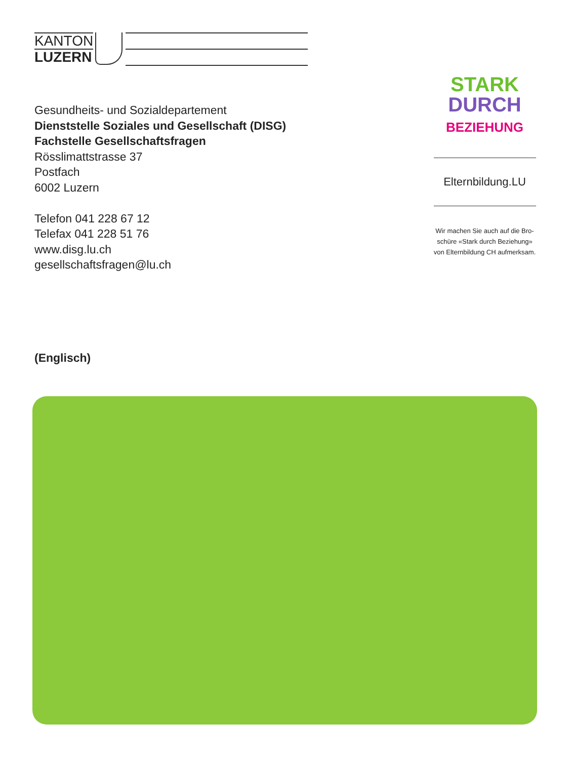KANTON
LUZERN
Gesundheits- und Sozialdepartement
Dienststelle Soziales und Gesellschaft (DISG)
Fachstelle Gesellschaftsfragen
Rösslimattstrasse 37
Postfach
6002 Luzern
Telefon 041 228 67 12
Telefax 041 228 51 76
www.disg.lu.ch
gesellschaftsfragen@lu.ch
(Englisch)
STARK
DURCH
BEZIEHUNG
Elternbildung.LU
Wir machen Sie auch auf die Bro-
schüre «Stark durch Beziehung»
von Elternbildung CH aufmerksam.